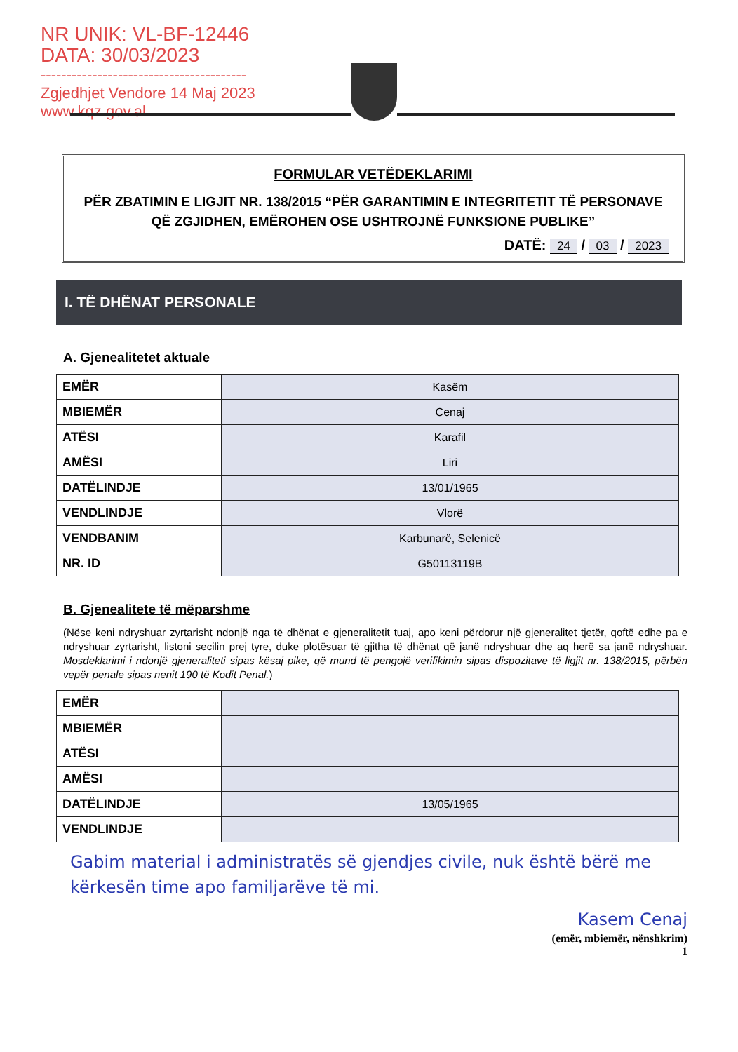NR UNIK: VL-BF-12446
DATA: 30/03/2023
----------------------------------------
Zgjedhjet Vendore 14 Maj 2023
www.kqz.gov.al
FORMULAR VETËDEKLARIMI
PËR ZBATIMIN E LIGJIT NR. 138/2015 “PËR GARANTIMIN E INTEGRITETIT TË PERSONAVE QË ZGJIDHEN, EMËROHEN OSE USHTROJNË FUNKSIONE PUBLIKE”
DATË: 24 / 03 / 2023
I. TË DHËNAT PERSONALE
A. Gjenealitetet aktuale
| EMËR | Kasëm |
| MBIEMËR | Cenaj |
| ATËSI | Karafil |
| AMËSI | Liri |
| DATËLINDJE | 13/01/1965 |
| VENDLINDJE | Vlorë |
| VENDBANIM | Karbunarë, Selenicë |
| NR. ID | G50113119B |
B. Gjenealitete të mëparshme
(Nëse keni ndryshuar zyrtarisht ndonjë nga të dhënat e gjeneralitetit tuaj, apo keni përdorur një gjeneralitet tjetër, qoftë edhe pa e ndryshuar zyrtarisht, listoni secilin prej tyre, duke plotësuar të gjitha të dhënat që janë ndryshuar dhe aq herë sa janë ndryshuar. Mosdeklarimi i ndonjë gjeneraliteti sipas kësaj pike, që mund të pengojë verifikimin sipas dispozitave të ligjit nr. 138/2015, përbën vepër penale sipas nenit 190 të Kodit Penal.)
| EMËR | |
| MBIEMËR | |
| ATËSI | |
| AMËSI | |
| DATËLINDJE | 13/05/1965 |
| VENDLINDJE | |
Gabim material i administratës së gjendjes civile, nuk është bërë me kërkesën time apo familjarëve të mi.
Kasem Cenaj
(emër, mbiemër, nënshkrim)
1